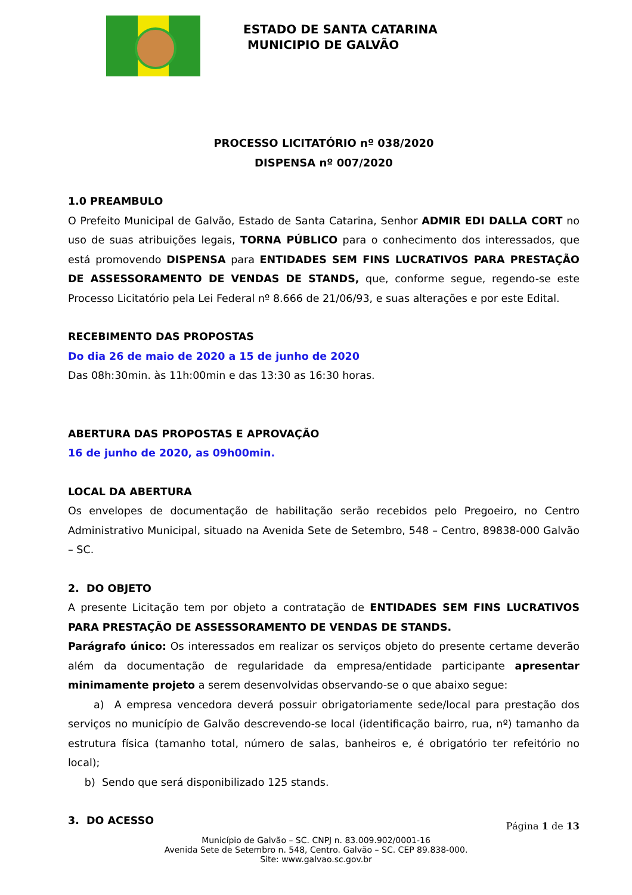ESTADO DE SANTA CATARINA
MUNICIPIO DE GALVÃO
PROCESSO LICITATÓRIO nº 038/2020
DISPENSA nº 007/2020
1.0 PREAMBULO
O Prefeito Municipal de Galvão, Estado de Santa Catarina, Senhor ADMIR EDI DALLA CORT no uso de suas atribuições legais, TORNA PÚBLICO para o conhecimento dos interessados, que está promovendo DISPENSA para ENTIDADES SEM FINS LUCRATIVOS PARA PRESTAÇÃO DE ASSESSORAMENTO DE VENDAS DE STANDS, que, conforme segue, regendo-se este Processo Licitatório pela Lei Federal nº 8.666 de 21/06/93, e suas alterações e por este Edital.
RECEBIMENTO DAS PROPOSTAS
Do dia 26 de maio de 2020 a 15 de junho de 2020
Das 08h:30min. às 11h:00min e das 13:30 as 16:30 horas.
ABERTURA DAS PROPOSTAS E APROVAÇÃO
16 de junho de 2020, as 09h00min.
LOCAL DA ABERTURA
Os envelopes de documentação de habilitação serão recebidos pelo Pregoeiro, no Centro Administrativo Municipal, situado na Avenida Sete de Setembro, 548 – Centro, 89838-000 Galvão – SC.
2. DO OBJETO
A presente Licitação tem por objeto a contratação de ENTIDADES SEM FINS LUCRATIVOS PARA PRESTAÇÃO DE ASSESSORAMENTO DE VENDAS DE STANDS.
Parágrafo único: Os interessados em realizar os serviços objeto do presente certame deverão além da documentação de regularidade da empresa/entidade participante apresentar minimamente projeto a serem desenvolvidas observando-se o que abaixo segue:
a) A empresa vencedora deverá possuir obrigatoriamente sede/local para prestação dos serviços no município de Galvão descrevendo-se local (identificação bairro, rua, nº) tamanho da estrutura física (tamanho total, número de salas, banheiros e, é obrigatório ter refeitório no local);
b) Sendo que será disponibilizado 125 stands.
3. DO ACESSO
Página 1 de 13
Município de Galvão – SC. CNPJ n. 83.009.902/0001-16
Avenida Sete de Setembro n. 548, Centro. Galvão – SC. CEP 89.838-000.
Site: www.galvao.sc.gov.br